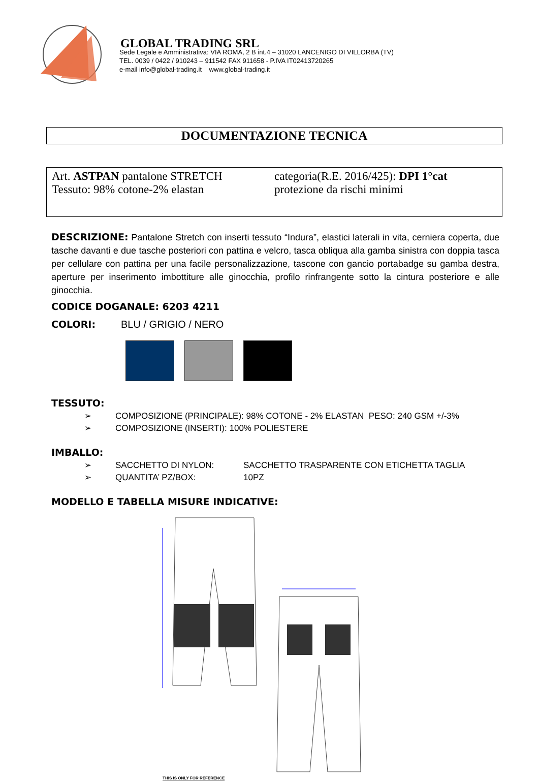GLOBAL TRADING SRL
Sede Legale e Amministrativa: VIA ROMA, 2 B int.4 – 31020 LANCENIGO DI VILLORBA (TV)
TEL. 0039 / 0422 / 910243 – 911542 FAX 911658 - P.IVA IT02413720265
e-mail info@global-trading.it www.global-trading.it
DOCUMENTAZIONE TECNICA
Art. ASTPAN pantalone STRETCH
Tessuto: 98% cotone-2% elastan
categoria(R.E. 2016/425): DPI 1°cat
protezione da rischi minimi
DESCRIZIONE:
Pantalone Stretch con inserti tessuto “Indura”, elastici laterali in vita, cerniera coperta, due tasche davanti e due tasche posteriori con pattina e velcro, tasca obliqua alla gamba sinistra con doppia tasca per cellulare con pattina per una facile personalizzazione, tascone con gancio portabadge su gamba destra, aperture per inserimento imbottiture alle ginocchia, profilo rinfrangente sotto la cintura posteriore e alle ginocchia.
CODICE DOGANALE: 6203 4211
COLORI:
BLU / GRIGIO / NERO
TESSUTO:
➢ COMPOSIZIONE (PRINCIPALE): 98% COTONE - 2% ELASTAN PESO: 240 GSM +/-3%
➢ COMPOSIZIONE (INSERTI): 100% POLIESTERE
IMBALLO:
➢ SACCHETTO DI NYLON: SACCHETTO TRASPARENTE CON ETICHETTA TAGLIA
➢ QUANTITA’ PZ/BOX: 10PZ
MODELLO E TABELLA MISURE INDICATIVE:
THIS IS ONLY FOR REFERENCE